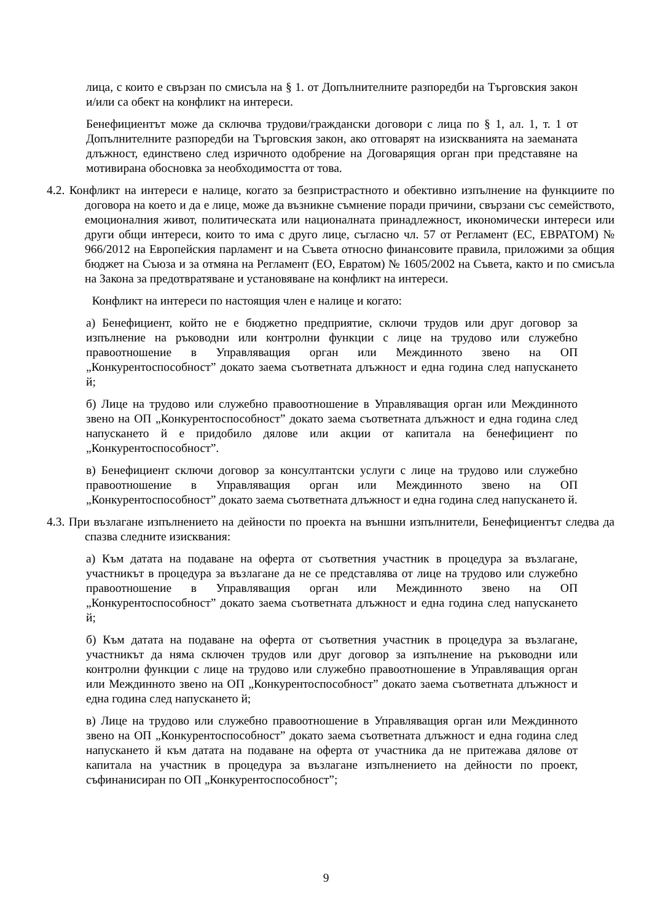лица, с които е свързан по смисъла на § 1. от Допълнителните разпоредби на Търговския закон и/или са обект на конфликт на интереси.
Бенефициентът може да сключва трудови/граждански договори с лица по § 1, ал. 1, т. 1 от Допълнителните разпоредби на Търговския закон, ако отговарят на изискванията на заеманата длъжност, единствено след изричното одобрение на Договарящия орган при представяне на мотивирана обосновка за необходимостта от това.
4.2. Конфликт на интереси е налице, когато за безпристрастното и обективно изпълнение на функциите по договора на което и да е лице, може да възникне съмнение поради причини, свързани със семейството, емоционалния живот, политическата или националната принадлежност, икономически интереси или други общи интереси, които то има с друго лице, съгласно чл. 57 от Регламент (ЕС, ЕВРАТОМ) № 966/2012 на Европейския парламент и на Съвета относно финансовите правила, приложими за общия бюджет на Съюза и за отмяна на Регламент (ЕО, Евратом) № 1605/2002 на Съвета, както и по смисъла на Закона за предотвратяване и установяване на конфликт на интереси.
Конфликт на интереси по настоящия член е налице и когато:
а) Бенефициент, който не е бюджетно предприятие, сключи трудов или друг договор за изпълнение на ръководни или контролни функции с лице на трудово или служебно правоотношение в Управляващия орган или Междинното звено на ОП „Конкурентоспособност” докато заема съответната длъжност и една година след напускането й;
б) Лице на трудово или служебно правоотношение в Управляващия орган или Междинното звено на ОП „Конкурентоспособност” докато заема съответната длъжност и една година след напускането й е придобило дялове или акции от капитала на бенефициент по „Конкурентоспособност”.
в) Бенефициент сключи договор за консултантски услуги с лице на трудово или служебно правоотношение в Управляващия орган или Междинното звено на ОП „Конкурентоспособност” докато заема съответната длъжност и една година след напускането й.
4.3. При възлагане изпълнението на дейности по проекта на външни изпълнители, Бенефициентът следва да спазва следните изисквания:
а) Към датата на подаване на оферта от съответния участник в процедура за възлагане, участникът в процедура за възлагане да не се представлява от лице на трудово или служебно правоотношение в Управляващия орган или Междинното звено на ОП „Конкурентоспособност” докато заема съответната длъжност и една година след напускането й;
б) Към датата на подаване на оферта от съответния участник в процедура за възлагане, участникът да няма сключен трудов или друг договор за изпълнение на ръководни или контролни функции с лице на трудово или служебно правоотношение в Управляващия орган или Междинното звено на ОП „Конкурентоспособност” докато заема съответната длъжност и една година след напускането й;
в) Лице на трудово или служебно правоотношение в Управляващия орган или Междинното звено на ОП „Конкурентоспособност” докато заема съответната длъжност и една година след напускането й към датата на подаване на оферта от участника да не притежава дялове от капитала на участник в процедура за възлагане изпълнението на дейности по проект, съфинанисиран по ОП „Конкурентоспособност”;
9